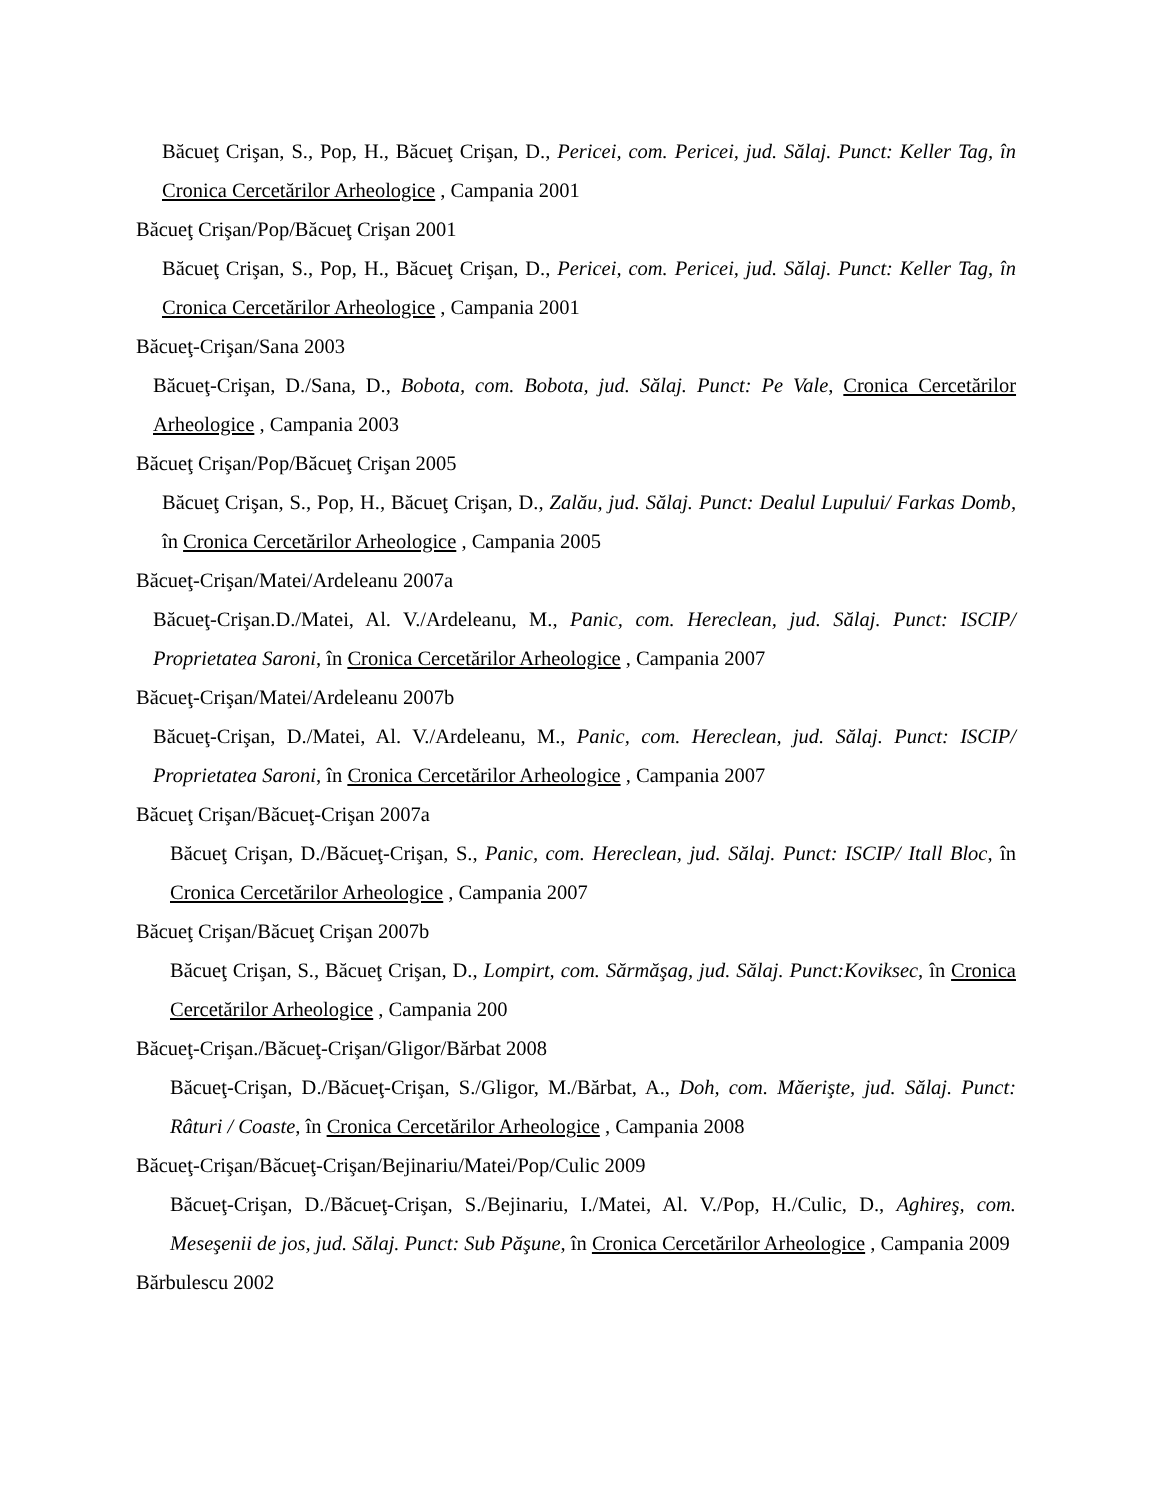Băcueţ Crişan, S., Pop, H., Băcueţ Crişan, D., Pericei, com. Pericei, jud. Sălaj. Punct: Keller Tag, în Cronica Cercetărilor Arheologice , Campania 2001
Băcueţ Crişan/Pop/Băcueţ Crişan 2001
Băcueţ Crişan, S., Pop, H., Băcueţ Crişan, D., Pericei, com. Pericei, jud. Sălaj. Punct: Keller Tag, în Cronica Cercetărilor Arheologice , Campania 2001
Băcueţ-Crişan/Sana 2003
Băcueţ-Crişan, D./Sana, D., Bobota, com. Bobota, jud. Sălaj. Punct: Pe Vale, Cronica Cercetărilor Arheologice , Campania 2003
Băcueţ Crişan/Pop/Băcueţ Crişan 2005
Băcueţ Crişan, S., Pop, H., Băcueţ Crişan, D., Zalău, jud. Sălaj. Punct: Dealul Lupului/ Farkas Domb, în Cronica Cercetărilor Arheologice , Campania 2005
Băcueţ-Crişan/Matei/Ardeleanu 2007a
Băcueţ-Crişan.D./Matei, Al. V./Ardeleanu, M., Panic, com. Hereclean, jud. Sălaj. Punct: ISCIP/ Proprietatea Saroni, în Cronica Cercetărilor Arheologice , Campania 2007
Băcueţ-Crişan/Matei/Ardeleanu 2007b
Băcueţ-Crişan, D./Matei, Al. V./Ardeleanu, M., Panic, com. Hereclean, jud. Sălaj. Punct: ISCIP/ Proprietatea Saroni, în Cronica Cercetărilor Arheologice , Campania 2007
Băcueţ Crişan/Băcueţ-Crişan 2007a
Băcueţ Crişan, D./Băcueţ-Crişan, S., Panic, com. Hereclean, jud. Sălaj. Punct: ISCIP/ Itall Bloc, în Cronica Cercetărilor Arheologice , Campania 2007
Băcueţ Crişan/Băcueţ Crişan 2007b
Băcueţ Crişan, S., Băcueţ Crişan, D., Lompirt, com. Sărmăşag, jud. Sălaj. Punct:Koviksec, în Cronica Cercetărilor Arheologice , Campania 200
Băcueţ-Crişan./Băcueţ-Crişan/Gligor/Bărbat 2008
Băcueţ-Crişan, D./Băcueţ-Crişan, S./Gligor, M./Bărbat, A., Doh, com. Măerişte, jud. Sălaj. Punct: Râturi / Coaste, în Cronica Cercetărilor Arheologice , Campania 2008
Băcueţ-Crişan/Băcueţ-Crişan/Bejinariu/Matei/Pop/Culic 2009
Băcueţ-Crişan, D./Băcueţ-Crişan, S./Bejinariu, I./Matei, Al. V./Pop, H./Culic, D., Aghireş, com. Meseşenii de jos, jud. Sălaj. Punct: Sub Păşune, în Cronica Cercetărilor Arheologice , Campania 2009
Bărbulescu 2002